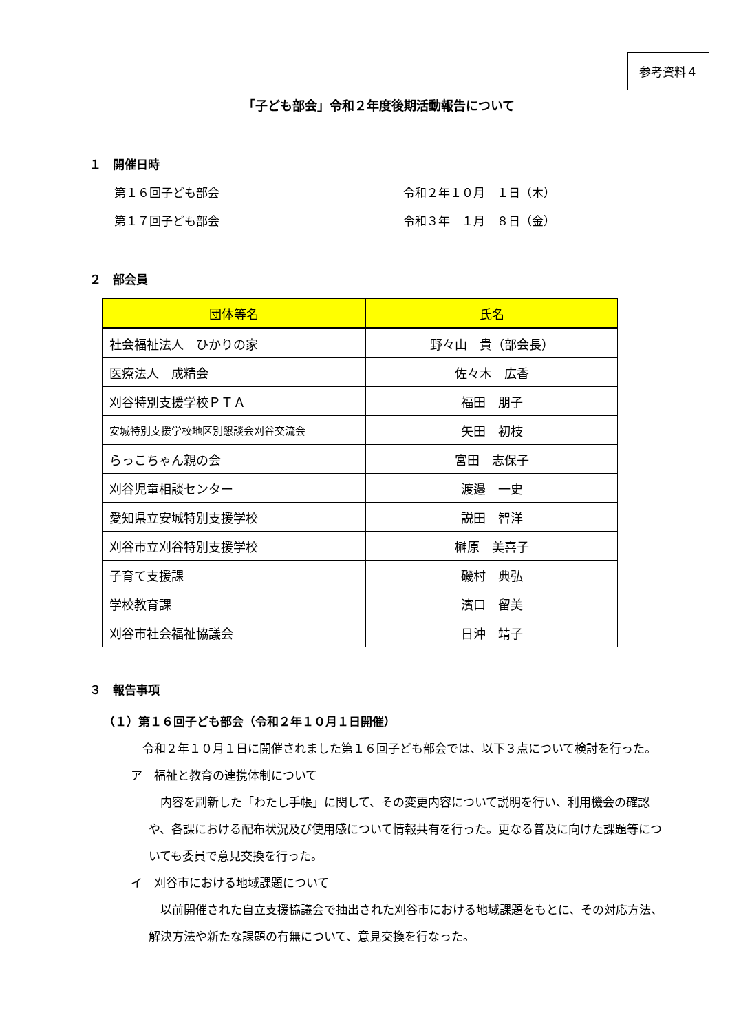参考資料４
「子ども部会」令和２年度後期活動報告について
１　開催日時
第１６回子ども部会 令和２年１０月　１日（木）
第１７回子ども部会 令和３年　１月　８日（金）
２　部会員
| 団体等名 | 氏名 |
| --- | --- |
| 社会福祉法人 ひかりの家 | 野々山 貴（部会長） |
| 医療法人 成精会 | 佐々木 広香 |
| 刈谷特別支援学校ＰＴＡ | 福田 朋子 |
| 安城特別支援学校地区別懇談会刈谷交流会 | 矢田 初枝 |
| らっこちゃん親の会 | 宮田 志保子 |
| 刈谷児童相談センター | 渡邉 一史 |
| 愛知県立安城特別支援学校 | 説田 智洋 |
| 刈谷市立刈谷特別支援学校 | 榊原 美喜子 |
| 子育て支援課 | 磯村 典弘 |
| 学校教育課 | 濱口 留美 |
| 刈谷市社会福祉協議会 | 日沖 靖子 |
３　報告事項
（１）第１６回子ども部会（令和２年１０月１日開催）
令和２年１０月１日に開催されました第１６回子ども部会では、以下３点について検討を行った。
ア　福祉と教育の連携体制について
内容を刷新した「わたし手帳」に関して、その変更内容について説明を行い、利用機会の確認や、各課における配布状況及び使用感について情報共有を行った。更なる普及に向けた課題等についても委員で意見交換を行った。
イ　刈谷市における地域課題について
以前開催された自立支援協議会で抽出された刈谷市における地域課題をもとに、その対応方法、解決方法や新たな課題の有無について、意見交換を行なった。